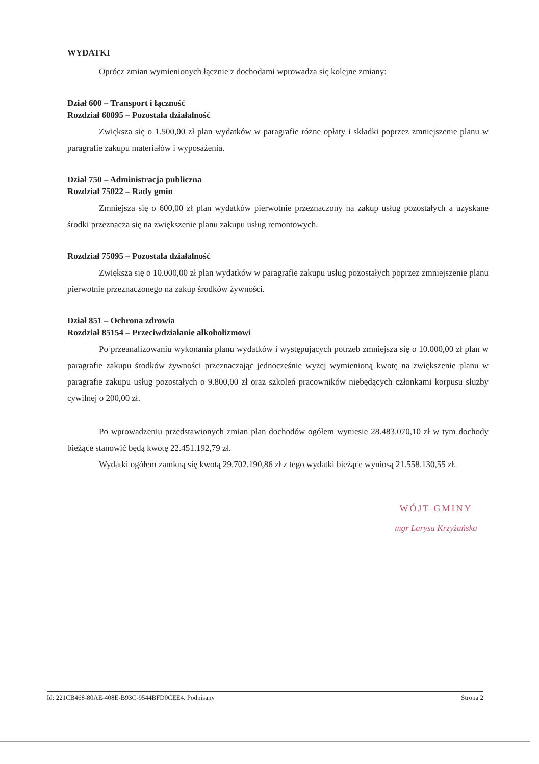WYDATKI
Oprócz zmian wymienionych łącznie z dochodami wprowadza się kolejne zmiany:
Dział 600 – Transport i łączność
Rozdział 60095 – Pozostała działalność
Zwiększa się o 1.500,00 zł plan wydatków w paragrafie różne opłaty i składki poprzez zmniejszenie planu w paragrafie zakupu materiałów i wyposażenia.
Dział 750 – Administracja publiczna
Rozdział 75022 – Rady gmin
Zmniejsza się o 600,00 zł plan wydatków pierwotnie przeznaczony na zakup usług pozostałych a uzyskane środki przeznacza się na zwiększenie planu zakupu usług remontowych.
Rozdział 75095 – Pozostała działalność
Zwiększa się o 10.000,00 zł plan wydatków w paragrafie zakupu usług pozostałych poprzez zmniejszenie planu pierwotnie przeznaczonego na zakup środków żywności.
Dział 851 – Ochrona zdrowia
Rozdział 85154 – Przeciwdziałanie alkoholizmowi
Po przeanalizowaniu wykonania planu wydatków i występujących potrzeb zmniejsza się o 10.000,00 zł plan w paragrafie zakupu środków żywności przeznaczając jednocześnie wyżej wymienioną kwotę na zwiększenie planu w paragrafie zakupu usług pozostałych o 9.800,00 zł oraz szkoleń pracowników niebędących członkami korpusu służby cywilnej o 200,00 zł.
Po wprowadzeniu przedstawionych zmian plan dochodów ogółem wyniesie 28.483.070,10 zł w tym dochody bieżące stanowić będą kwotę 22.451.192,79 zł.
Wydatki ogółem zamkną się kwotą 29.702.190,86 zł z tego wydatki bieżące wyniosą 21.558.130,55 zł.
WÓJT GMINY
mgr Larysa Krzyżańska
Id: 221CB468-80AE-408E-B93C-9544BFD0CEE4. Podpisany Strona 2